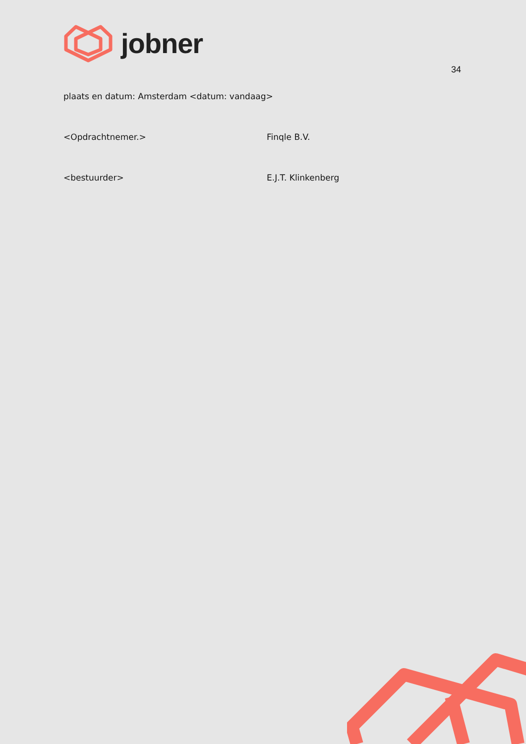jobner
34
plaats en datum: Amsterdam <datum: vandaag>
<Opdrachtnemer.> Finqle B.V.
<bestuurder> E.J.T. Klinkenberg